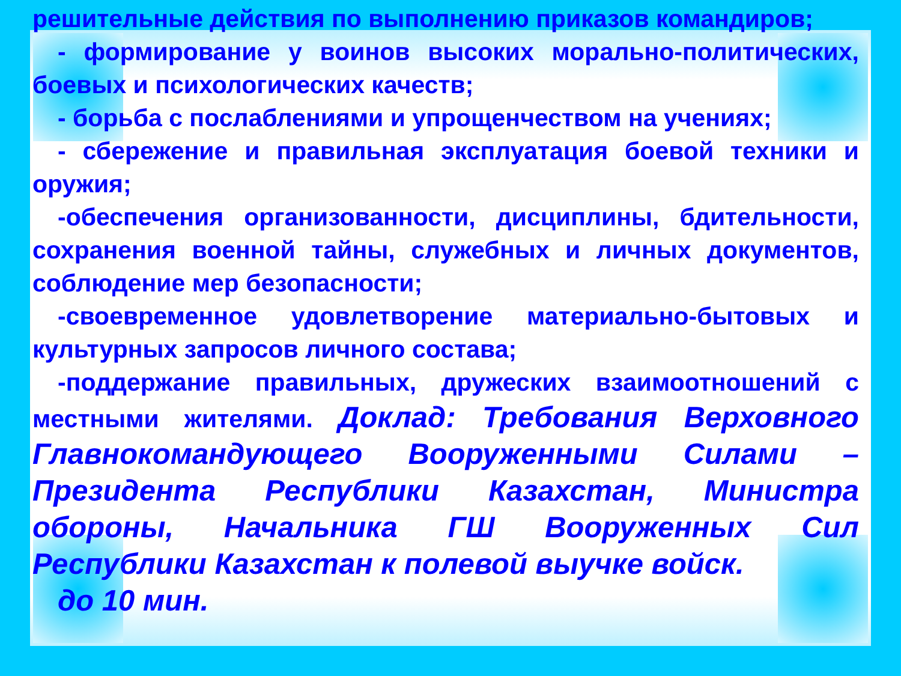решительные действия по выполнению приказов командиров;
- формирование у воинов высоких морально-политических, боевых и психологических качеств;
- борьба с послаблениями и упрощенчеством на учениях;
- сбережение и правильная эксплуатация боевой техники и оружия;
-обеспечения организованности, дисциплины, бдительности, сохранения военной тайны, служебных и личных документов, соблюдение мер безопасности;
-своевременное удовлетворение материально-бытовых и культурных запросов личного состава;
-поддержание правильных, дружеских взаимоотношений с местными жителями. Доклад: Требования Верховного Главнокомандующего Вооруженными Силами – Президента Республики Казахстан, Министра обороны, Начальника ГШ Вооруженных Сил Республики Казахстан к полевой выучке войск.
до 10 мин.